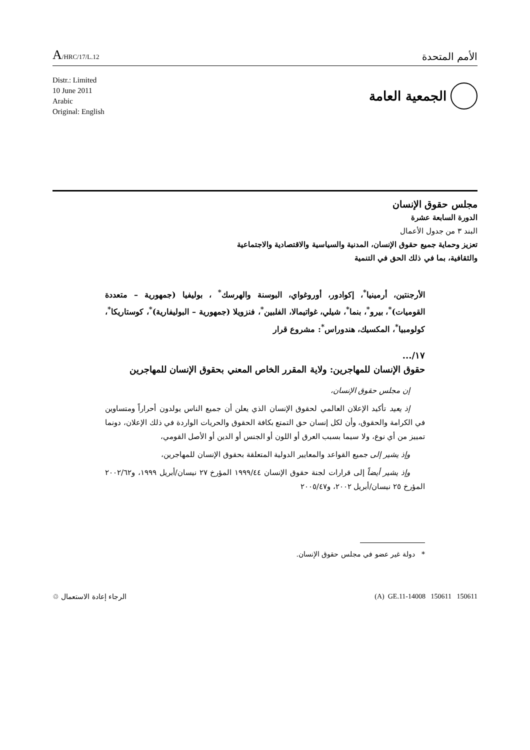A/HRC/17/L.12
الأمم المتحدة
Distr.: Limited
10 June 2011
Arabic
Original: English
الجمعية العامة
مجلس حقوق الإنسان
الدورة السابعة عشرة
البند ٣ من جدول الأعمال
تعزيز وحماية جميع حقوق الإنسان، المدنية والسياسية والاقتصادية والاجتماعية
والثقافية، بما في ذلك الحق في التنمية
الأرجنتين، أرمينيا<sup>*</sup>، إكوادور، أوروغواي، البوسنة والهرسك<sup>*</sup> ، بوليفيا (جمهورية – متعددة القوميات)<sup>*</sup>، بيرو<sup>*</sup>، بنما<sup>*</sup>، شيلي، غواتيمالا، الفلبين<sup>*</sup>، فنزويلا (جمهورية – البوليفارية)<sup>*</sup>، كوستاريكا<sup>*</sup>، كولومبيا<sup>*</sup>، المكسيك، هندوراس<sup>*</sup>: مشروع قرار
١٧/...
حقوق الإنسان للمهاجرين: ولاية المقرر الخاص المعني بحقوق الإنسان للمهاجرين
إن مجلس حقوق الإنسان،
إذ يعيد تأكيد الإعلان العالمي لحقوق الإنسان الذي يعلن أن جميع الناس يولدون أحراراً ومتساوين في الكرامة والحقوق، وأن لكل إنسان حق التمتع بكافة الحقوق والحريات الواردة في ذلك الإعلان، دونما تمييز من أي نوع، ولا سيما بسبب العرق أو اللون أو الجنس أو الدين أو الأصل القومي،
وإذ يشير إلى جميع القواعد والمعايير الدولية المتعلقة بحقوق الإنسان للمهاجرين،
وإذ يشير أيضاً إلى قرارات لجنة حقوق الإنسان ١٩٩٩/٤٤ المؤرخ ٢٧ نيسان/أبريل ١٩٩٩، و٢٠٠٢/٦٢ المؤرخ ٢٥ نيسان/أبريل ٢٠٠٢، و٢٠٠٥/٤٧
* دولة غير عضو في مجلس حقوق الإنسان.
الرجاء إعادة الاستعمال ♲ (A) GE.11-14008 150611 150611